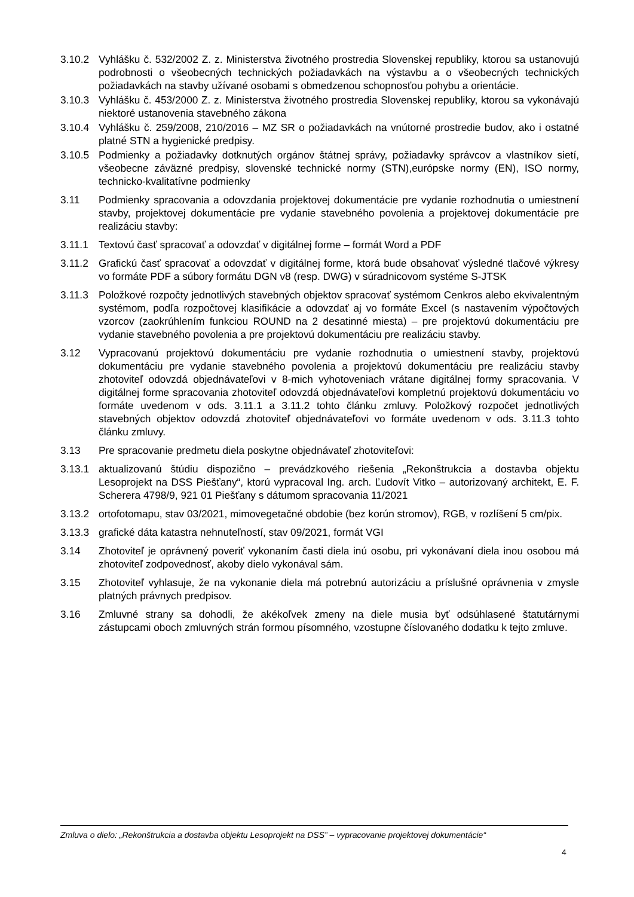3.10.2 Vyhlášku č. 532/2002 Z. z. Ministerstva životného prostredia Slovenskej republiky, ktorou sa ustanovujú podrobnosti o všeobecných technických požiadavkách na výstavbu a o všeobecných technických požiadavkách na stavby užívané osobami s obmedzenou schopnosťou pohybu a orientácie.
3.10.3 Vyhlášku č. 453/2000 Z. z. Ministerstva životného prostredia Slovenskej republiky, ktorou sa vykonávajú niektoré ustanovenia stavebného zákona
3.10.4 Vyhlášku č. 259/2008, 210/2016 – MZ SR o požiadavkách na vnútorné prostredie budov, ako i ostatné platné STN a hygienické predpisy.
3.10.5 Podmienky a požiadavky dotknutých orgánov štátnej správy, požiadavky správcov a vlastníkov sietí, všeobecne záväzné predpisy, slovenské technické normy (STN),európske normy (EN), ISO normy, technicko-kvalitatívne podmienky
3.11 Podmienky spracovania a odovzdania projektovej dokumentácie pre vydanie rozhodnutia o umiestnení stavby, projektovej dokumentácie pre vydanie stavebného povolenia a projektovej dokumentácie pre realizáciu stavby:
3.11.1 Textovú časť spracovať a odovzdať v digitálnej forme – formát Word a PDF
3.11.2 Grafickú časť spracovať a odovzdať v digitálnej forme, ktorá bude obsahovať výsledné tlačové výkresy vo formáte PDF a súbory formátu DGN v8 (resp. DWG) v súradnicovom systéme S-JTSK
3.11.3 Položkové rozpočty jednotlivých stavebných objektov spracovať systémom Cenkros alebo ekvivalentným systémom, podľa rozpočtovej klasifikácie a odovzdať aj vo formáte Excel (s nastavením výpočtových vzorcov (zaokrúhlením funkciou ROUND na 2 desatinné miesta) – pre projektovú dokumentáciu pre vydanie stavebného povolenia a pre projektovú dokumentáciu pre realizáciu stavby.
3.12 Vypracovanú projektovú dokumentáciu pre vydanie rozhodnutia o umiestnení stavby, projektovú dokumentáciu pre vydanie stavebného povolenia a projektovú dokumentáciu pre realizáciu stavby zhotoviteľ odovzdá objednávateľovi v 8-mich vyhotoveniach vrátane digitálnej formy spracovania. V digitálnej forme spracovania zhotoviteľ odovzdá objednávateľovi kompletnú projektovú dokumentáciu vo formáte uvedenom v ods. 3.11.1 a 3.11.2 tohto článku zmluvy. Položkový rozpočet jednotlivých stavebných objektov odovzdá zhotoviteľ objednávateľovi vo formáte uvedenom v ods. 3.11.3 tohto článku zmluvy.
3.13 Pre spracovanie predmetu diela poskytne objednávateľ zhotoviteľovi:
3.13.1 aktualizovanú štúdiu dispozično – prevádzkového riešenia „Rekonštrukcia a dostavba objektu Lesoprojekt na DSS Piešťany“, ktorú vypracoval Ing. arch. Ľudovít Vitko – autorizovaný architekt, E. F. Scherera 4798/9, 921 01 Piešťany s dátumom spracovania 11/2021
3.13.2 ortofotomapu, stav 03/2021, mimovegetačné obdobie (bez korún stromov), RGB, v rozlíšení 5 cm/pix.
3.13.3 grafické dáta katastra nehnuteľností, stav 09/2021, formát VGI
3.14 Zhotoviteľ je oprávnený poveriť vykonaním časti diela inú osobu, pri vykonávaní diela inou osobou má zhotoviteľ zodpovednosť, akoby dielo vykonával sám.
3.15 Zhotoviteľ vyhlasuje, že na vykonanie diela má potrebnú autorizáciu a príslušné oprávnenia v zmysle platných právnych predpisov.
3.16 Zmluvné strany sa dohodli, že akékoľvek zmeny na diele musia byť odsúhlasené štatutárnymi zástupcami oboch zmluvných strán formou písomného, vzostupne číslovaného dodatku k tejto zmluve.
Zmluva o dielo: „Rekonštrukcia a dostavba objektu Lesoprojekt na DSS” – vypracovanie projektovej dokumentácie“
4